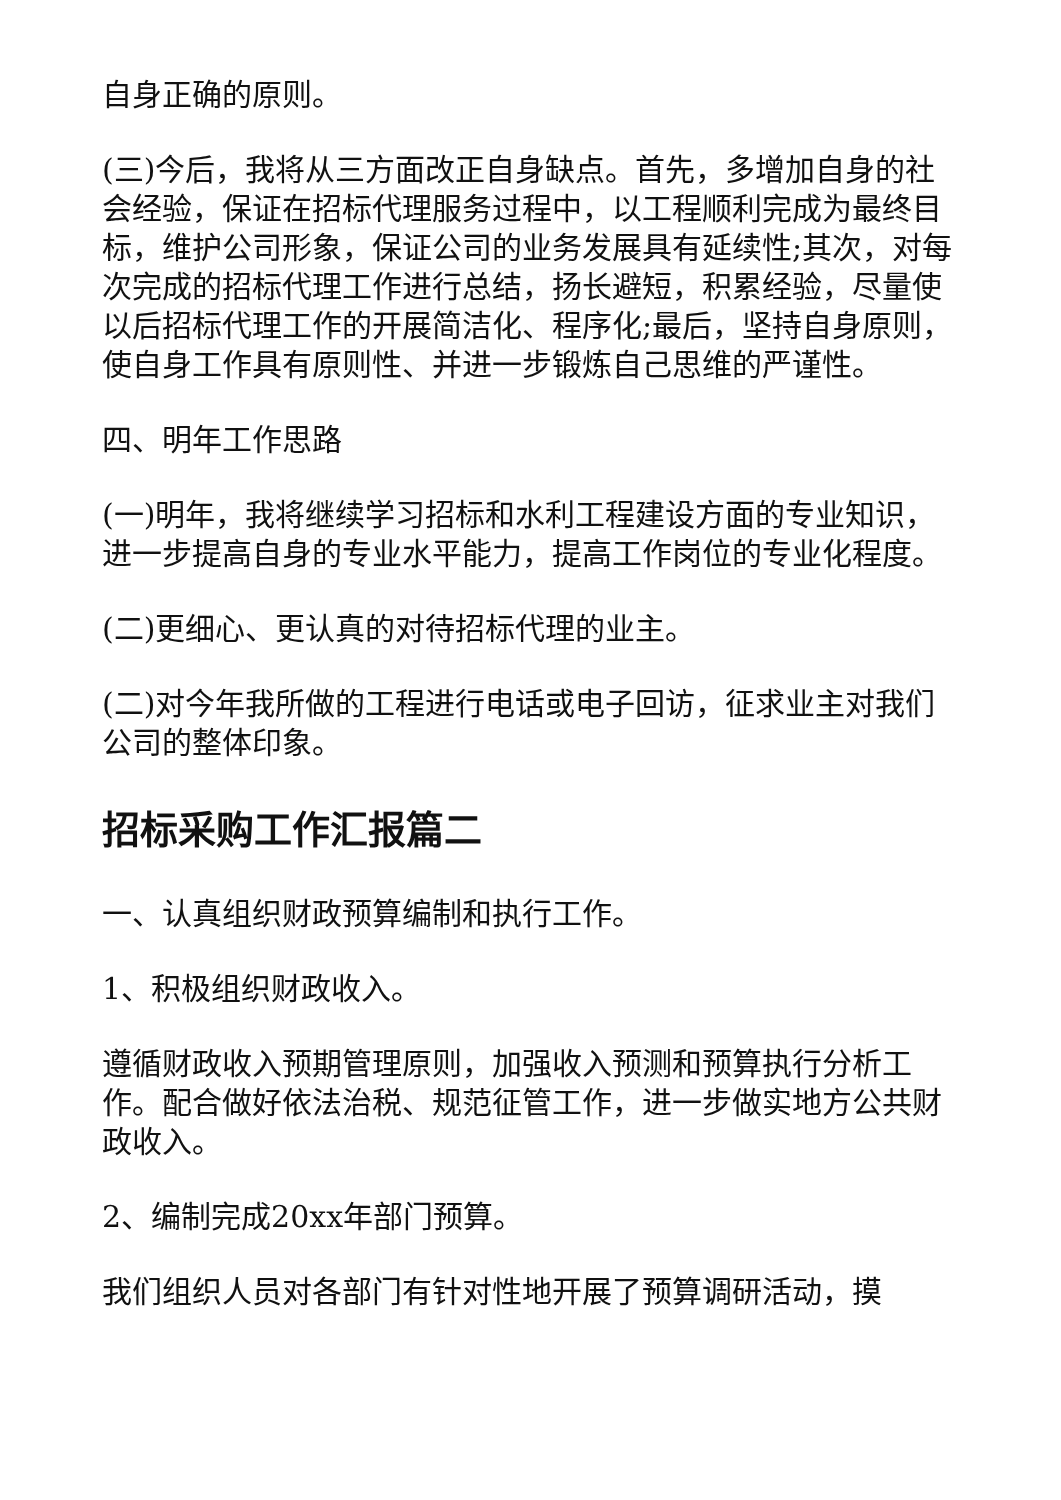自身正确的原则。
(三)今后，我将从三方面改正自身缺点。首先，多增加自身的社会经验，保证在招标代理服务过程中，以工程顺利完成为最终目标，维护公司形象，保证公司的业务发展具有延续性;其次，对每次完成的招标代理工作进行总结，扬长避短，积累经验，尽量使以后招标代理工作的开展简洁化、程序化;最后，坚持自身原则，使自身工作具有原则性、并进一步锻炼自己思维的严谨性。
四、明年工作思路
(一)明年，我将继续学习招标和水利工程建设方面的专业知识，进一步提高自身的专业水平能力，提高工作岗位的专业化程度。
(二)更细心、更认真的对待招标代理的业主。
(二)对今年我所做的工程进行电话或电子回访，征求业主对我们公司的整体印象。
招标采购工作汇报篇二
一、认真组织财政预算编制和执行工作。
1、积极组织财政收入。
遵循财政收入预期管理原则，加强收入预测和预算执行分析工作。配合做好依法治税、规范征管工作，进一步做实地方公共财政收入。
2、编制完成20xx年部门预算。
我们组织人员对各部门有针对性地开展了预算调研活动，摸